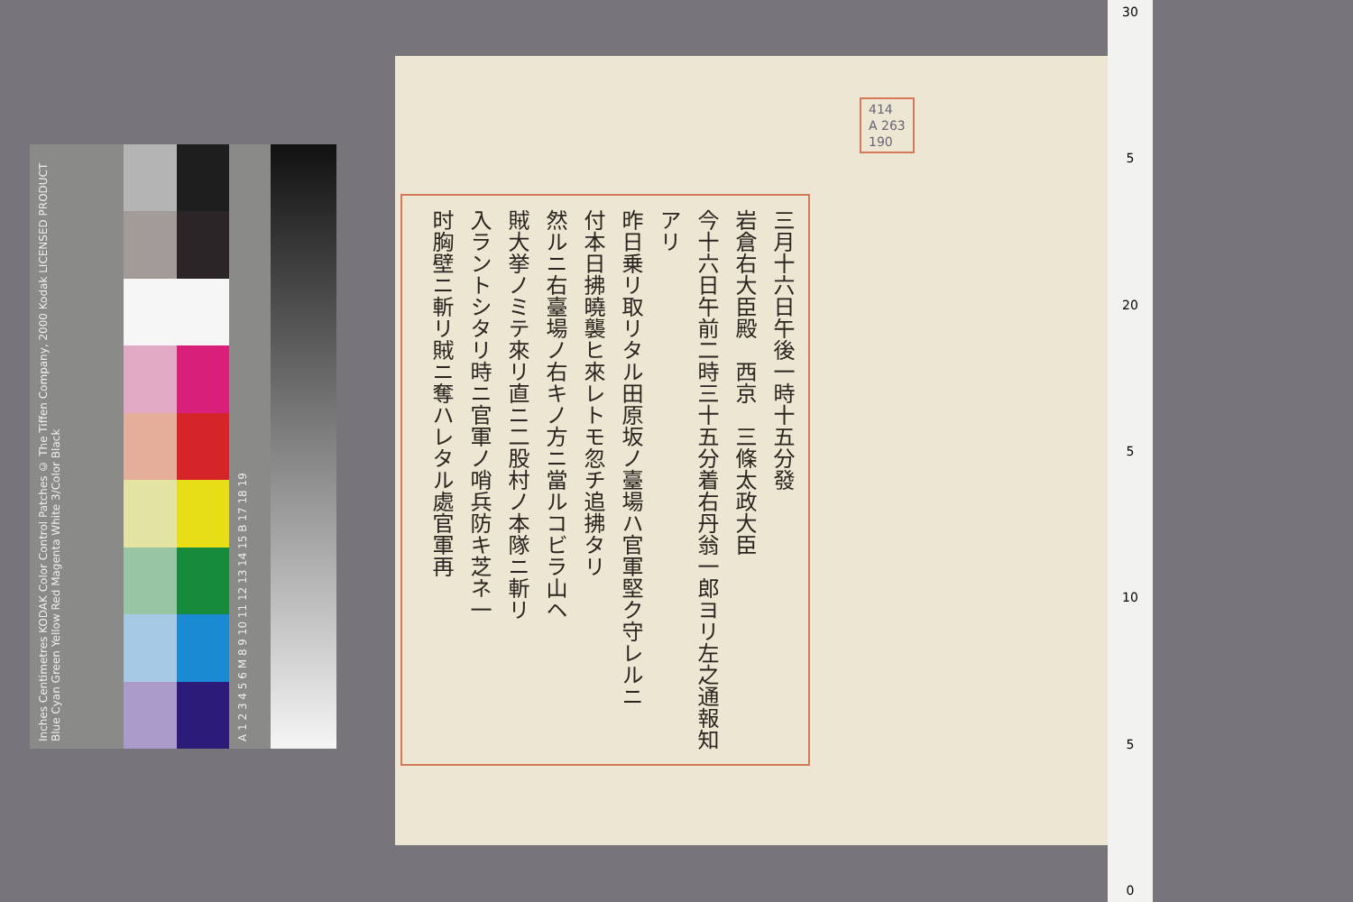Inches Centimetres KODAK Color Control Patches © The Tiffen Company, 2000 Kodak LICENSED PRODUCT Blue Cyan Green Yellow Red Magenta White 3/Color Black
A 1 2 3 4 5 6 M 8 9 10 11 12 13 14 15 B 17 18 19
414
A 263
190
三月十六日午後一時十五分發
岩倉右大臣殿　西京　三條太政大臣
今十六日午前二時三十五分着右丹翁一郎ヨリ左之通報知アリ
昨日乗リ取リタル田原坂ノ臺場ハ官軍堅ク守レルニ
付本日拂曉襲ヒ來レトモ忽チ追拂タリ
然ルニ右臺場ノ右キノ方ニ當ルコビラ山ヘ
賊大挙ノミテ來リ直ニ二股村ノ本隊ニ斬リ
入ラントシタリ時ニ官軍ノ哨兵防キ芝ネ一
时胸壁ニ斬リ賊ニ奪ハレタル處官軍再
30
5
20
5
10
5
0